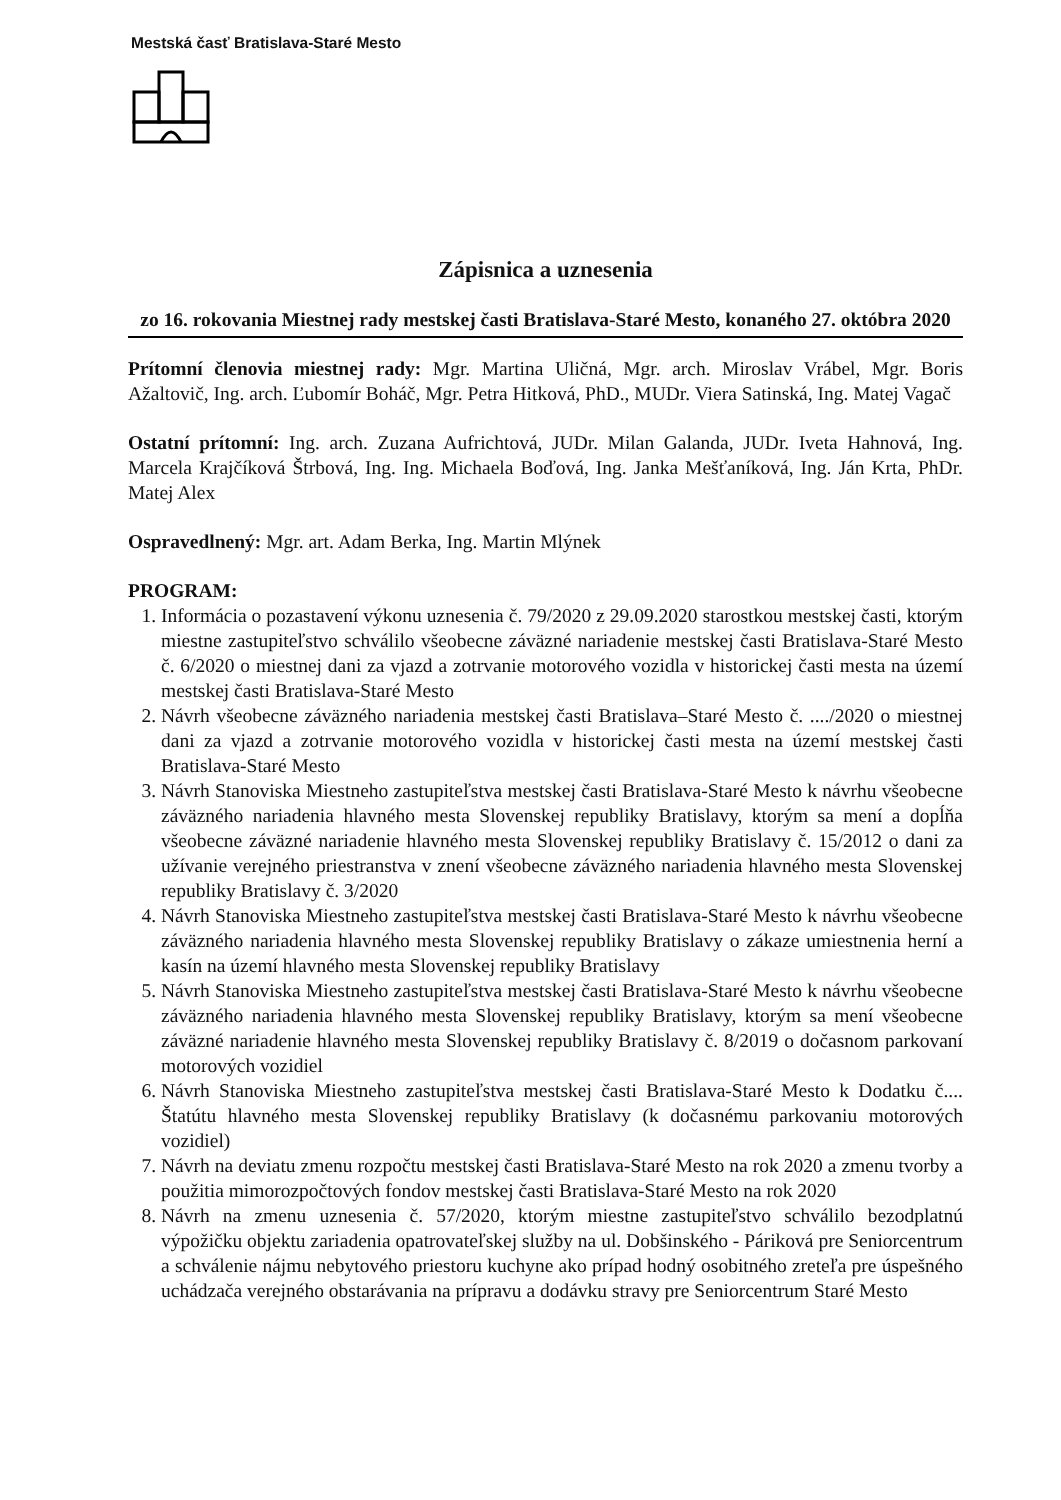Mestská časť Bratislava-Staré Mesto
Zápisnica a uznesenia
zo 16. rokovania Miestnej rady mestskej časti Bratislava-Staré Mesto, konaného 27. októbra 2020
Prítomní členovia miestnej rady: Mgr. Martina Uličná, Mgr. arch. Miroslav Vrábel, Mgr. Boris Ažaltovič, Ing. arch. Ľubomír Boháč, Mgr. Petra Hitková, PhD., MUDr. Viera Satinská, Ing. Matej Vagač
Ostatní prítomní: Ing. arch. Zuzana Aufrichtová, JUDr. Milan Galanda, JUDr. Iveta Hahnová, Ing. Marcela Krajčíková Štrbová, Ing. Ing. Michaela Boďová, Ing. Janka Mešťaníková, Ing. Ján Krta, PhDr. Matej Alex
Ospravedlnený: Mgr. art. Adam Berka, Ing. Martin Mlýnek
PROGRAM:
1. Informácia o pozastavení výkonu uznesenia č. 79/2020 z 29.09.2020 starostkou mestskej časti, ktorým miestne zastupiteľstvo schválilo všeobecne záväzné nariadenie mestskej časti Bratislava-Staré Mesto č. 6/2020 o miestnej dani za vjazd a zotrvanie motorového vozidla v historickej časti mesta na území mestskej časti Bratislava-Staré Mesto
2. Návrh všeobecne záväzného nariadenia mestskej časti Bratislava–Staré Mesto č. ..../2020 o miestnej dani za vjazd a zotrvanie motorového vozidla v historickej časti mesta na území mestskej časti Bratislava-Staré Mesto
3. Návrh Stanoviska Miestneho zastupiteľstva mestskej časti Bratislava-Staré Mesto k návrhu všeobecne záväzného nariadenia hlavného mesta Slovenskej republiky Bratislavy, ktorým sa mení a dopĺňa všeobecne záväzné nariadenie hlavného mesta Slovenskej republiky Bratislavy č. 15/2012 o dani za užívanie verejného priestranstva v znení všeobecne záväzného nariadenia hlavného mesta Slovenskej republiky Bratislavy č. 3/2020
4. Návrh Stanoviska Miestneho zastupiteľstva mestskej časti Bratislava-Staré Mesto k návrhu všeobecne záväzného nariadenia hlavného mesta Slovenskej republiky Bratislavy o zákaze umiestnenia herní a kasín na území hlavného mesta Slovenskej republiky Bratislavy
5. Návrh Stanoviska Miestneho zastupiteľstva mestskej časti Bratislava-Staré Mesto k návrhu všeobecne záväzného nariadenia hlavného mesta Slovenskej republiky Bratislavy, ktorým sa mení všeobecne záväzné nariadenie hlavného mesta Slovenskej republiky Bratislavy č. 8/2019 o dočasnom parkovaní motorových vozidiel
6. Návrh Stanoviska Miestneho zastupiteľstva mestskej časti Bratislava-Staré Mesto k Dodatku č.... Štatútu hlavného mesta Slovenskej republiky Bratislavy (k dočasnému parkovaniu motorových vozidiel)
7. Návrh na deviatu zmenu rozpočtu mestskej časti Bratislava-Staré Mesto na rok 2020 a zmenu tvorby a použitia mimorozpočtových fondov mestskej časti Bratislava-Staré Mesto na rok 2020
8. Návrh na zmenu uznesenia č. 57/2020, ktorým miestne zastupiteľstvo schválilo bezodplatnú výpožičku objektu zariadenia opatrovateľskej služby na ul. Dobšinského - Páriková pre Seniorcentrum a schválenie nájmu nebytového priestoru kuchyne ako prípad hodný osobitného zreteľa pre úspešného uchádzača verejného obstarávania na prípravu a dodávku stravy pre Seniorcentrum Staré Mesto